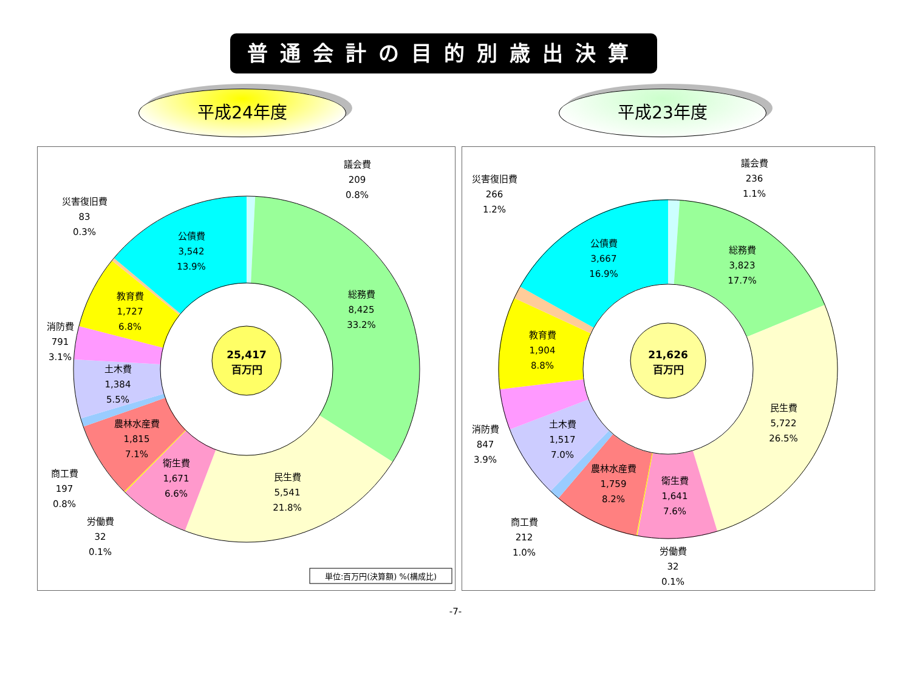普通会計の目的別歳出決算
平成24年度 平成23年度
25,417
百万円
議会費
209
0.8%
災害復旧費
83
0.3%
公債費
3,542
13.9%
総務費
8,425
33.2%
教育費
1,727
6.8%
消防費
791
3.1%
土木費
1,384
5.5%
農林水産費
1,815
7.1%
衛生費
1,671
6.6%
民生費
5,541
21.8%
商工費
197
0.8%
労働費
32
0.1%
単位:百万円(決算額) %(構成比)
21,626
百万円
議会費
236
1.1%
災害復旧費
266
1.2%
公債費
3,667
16.9%
総務費
3,823
17.7%
教育費
1,904
8.8%
民生費
5,722
26.5%
消防費
847
3.9%
土木費
1,517
7.0%
農林水産費
1,759
8.2%
衛生費
1,641
7.6%
商工費
212
1.0%
労働費
32
0.1%
-7-